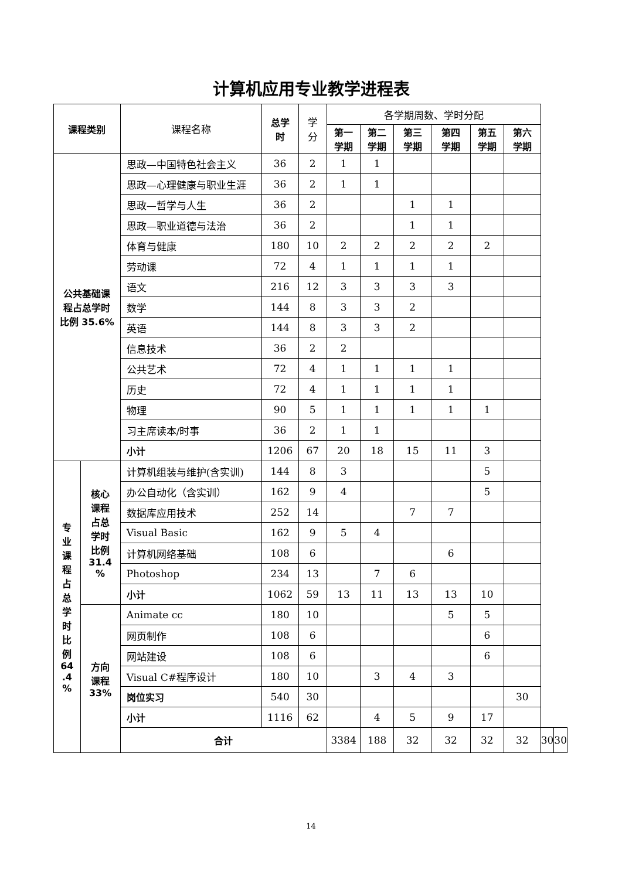计算机应用专业教学进程表
| 课程类别 | | 课程名称 | 总学 时 | 学 分 | 各学期周数、学时分配 | | | | | | | |
| --- | --- | --- | --- | --- | --- | --- | --- | --- | --- | --- | --- | --- |
| | | | | | 第一 学期 | 第二 学期 | 第三 学期 | 第四 学期 | 第五 学期 | 第六 学期 | | |
| 公共基础课 程占总学时 比例 35.6% | | 思政—中国特色社会主义 | 36 | 2 | 1 | 1 | | | | | | |
| | | 思政—心理健康与职业生涯 | 36 | 2 | 1 | 1 | | | | | | |
| | | 思政—哲学与人生 | 36 | 2 | | | 1 | 1 | | | | |
| | | 思政—职业道德与法治 | 36 | 2 | | | 1 | 1 | | | | |
| | | 体育与健康 | 180 | 10 | 2 | 2 | 2 | 2 | 2 | | | |
| | | 劳动课 | 72 | 4 | 1 | 1 | 1 | 1 | | | | |
| | | 语文 | 216 | 12 | 3 | 3 | 3 | 3 | | | | |
| | | 数学 | 144 | 8 | 3 | 3 | 2 | | | | | |
| | | 英语 | 144 | 8 | 3 | 3 | 2 | | | | | |
| | | 信息技术 | 36 | 2 | 2 | | | | | | | |
| | | 公共艺术 | 72 | 4 | 1 | 1 | 1 | 1 | | | | |
| | | 历史 | 72 | 4 | 1 | 1 | 1 | 1 | | | | |
| | | 物理 | 90 | 5 | 1 | 1 | 1 | 1 | 1 | | | |
| | | 习主席读本/时事 | 36 | 2 | 1 | 1 | | | | | | |
| | | 小计 | 1206 | 67 | 20 | 18 | 15 | 11 | 3 | | | |
| 专 业 课 程 占 总 学 时 比 例 64 .4 % | 核心 课程 占总 学时 比例 31.4 % | 计算机组装与维护(含实训) | 144 | 8 | 3 | | | | 5 | | | |
| | | 办公自动化（含实训） | 162 | 9 | 4 | | | | 5 | | | |
| | | 数据库应用技术 | 252 | 14 | | | 7 | 7 | | | | |
| | | Visual Basic | 162 | 9 | 5 | 4 | | | | | | |
| | | 计算机网络基础 | 108 | 6 | | | | 6 | | | | |
| | | Photoshop | 234 | 13 | | 7 | 6 | | | | | |
| | | 小计 | 1062 | 59 | 13 | 11 | 13 | 13 | 10 | | | |
| | 方向 课程 33% | Animate cc | 180 | 10 | | | | 5 | 5 | | | |
| | | 网页制作 | 108 | 6 | | | | | 6 | | | |
| | | 网站建设 | 108 | 6 | | | | | 6 | | | |
| | | Visual C#程序设计 | 180 | 10 | | 3 | 4 | 3 | | | | |
| | | 岗位实习 | 540 | 30 | | | | | | 30 | | |
| | | 小计 | 1116 | 62 | | 4 | 5 | 9 | 17 | | | |
| | | 合计 | | | 3384 | 188 | 32 | 32 | 32 | 32 | 30 | 30 |
14